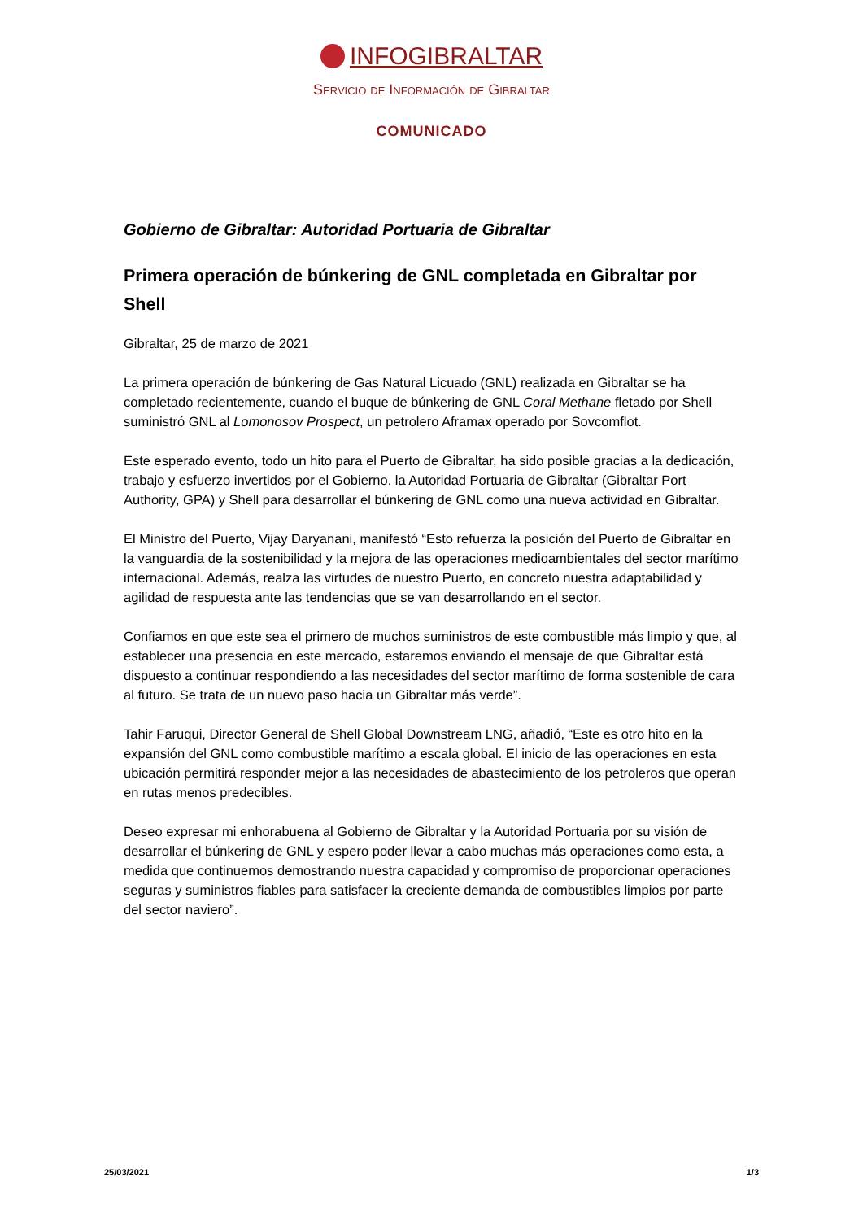INFOGIBRALTAR
Servicio de Información de Gibraltar
COMUNICADO
Gobierno de Gibraltar: Autoridad Portuaria de Gibraltar
Primera operación de búnkering de GNL completada en Gibraltar por Shell
Gibraltar, 25 de marzo de 2021
La primera operación de búnkering de Gas Natural Licuado (GNL) realizada en Gibraltar se ha completado recientemente, cuando el buque de búnkering de GNL Coral Methane fletado por Shell suministró GNL al Lomonosov Prospect, un petrolero Aframax operado por Sovcomflot.
Este esperado evento, todo un hito para el Puerto de Gibraltar, ha sido posible gracias a la dedicación, trabajo y esfuerzo invertidos por el Gobierno, la Autoridad Portuaria de Gibraltar (Gibraltar Port Authority, GPA) y Shell para desarrollar el búnkering de GNL como una nueva actividad en Gibraltar.
El Ministro del Puerto, Vijay Daryanani, manifestó “Esto refuerza la posición del Puerto de Gibraltar en la vanguardia de la sostenibilidad y la mejora de las operaciones medioambientales del sector marítimo internacional. Además, realza las virtudes de nuestro Puerto, en concreto nuestra adaptabilidad y agilidad de respuesta ante las tendencias que se van desarrollando en el sector.
Confiamos en que este sea el primero de muchos suministros de este combustible más limpio y que, al establecer una presencia en este mercado, estaremos enviando el mensaje de que Gibraltar está dispuesto a continuar respondiendo a las necesidades del sector marítimo de forma sostenible de cara al futuro. Se trata de un nuevo paso hacia un Gibraltar más verde”.
Tahir Faruqui, Director General de Shell Global Downstream LNG, añadió, “Este es otro hito en la expansión del GNL como combustible marítimo a escala global. El inicio de las operaciones en esta ubicación permitirá responder mejor a las necesidades de abastecimiento de los petroleros que operan en rutas menos predecibles.
Deseo expresar mi enhorabuena al Gobierno de Gibraltar y la Autoridad Portuaria por su visión de desarrollar el búnkering de GNL y espero poder llevar a cabo muchas más operaciones como esta, a medida que continuemos demostrando nuestra capacidad y compromiso de proporcionar operaciones seguras y suministros fiables para satisfacer la creciente demanda de combustibles limpios por parte del sector naviero”.
25/03/2021 1/3